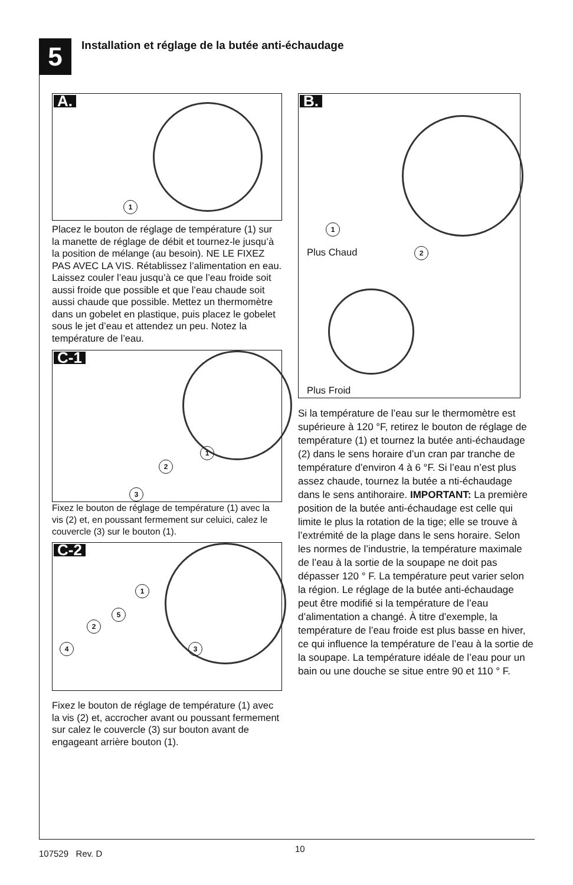5
Installation et réglage de la butée anti-échaudage
A.
1
Placez le bouton de réglage de température (1) sur la manette de réglage de débit et tournez-le jusqu’à la position de mélange (au besoin). NE LE FIXEZ PAS AVEC LA VIS. Rétablissez l’alimentation en eau. Laissez couler l’eau jusqu’à ce que l’eau froide soit aussi froide que possible et que l’eau chaude soit aussi chaude que possible. Mettez un thermomètre dans un gobelet en plastique, puis placez le gobelet sous le jet d’eau et attendez un peu. Notez la température de l’eau.
C-1
1
2
3
Fixez le bouton de réglage de température (1) avec la vis (2) et, en poussant fermement sur celuici, calez le couvercle (3) sur le bouton (1).
C-2
1
5
2
4 3
Fixez le bouton de réglage de température (1) avec la vis (2) et, accrocher avant ou poussant fermement sur calez le couvercle (3) sur bouton avant de engageant arrière bouton (1).
B.
1
2
Plus Chaud
Plus Froid
Si la température de l’eau sur le thermomètre est supérieure à 120 °F, retirez le bouton de réglage de température (1) et tournez la butée anti-échaudage (2) dans le sens horaire d’un cran par tranche de température d’environ 4 à 6 °F. Si l’eau n’est plus assez chaude, tournez la butée a nti-échaudage dans le sens antihoraire. IMPORTANT: La première position de la butée anti-échaudage est celle qui limite le plus la rotation de la tige; elle se trouve à l’extrémité de la plage dans le sens horaire. Selon les normes de l’industrie, la température maximale de l’eau à la sortie de la soupape ne doit pas dépasser 120 ° F. La température peut varier selon la région. Le réglage de la butée anti-échaudage peut être modifié si la température de l’eau d’alimentation a changé. À titre d’exemple, la température de l’eau froide est plus basse en hiver, ce qui influence la température de l’eau à la sortie de la soupape. La température idéale de l’eau pour un bain ou une douche se situe entre 90 et 110 ° F.
107529 Rev. D 10